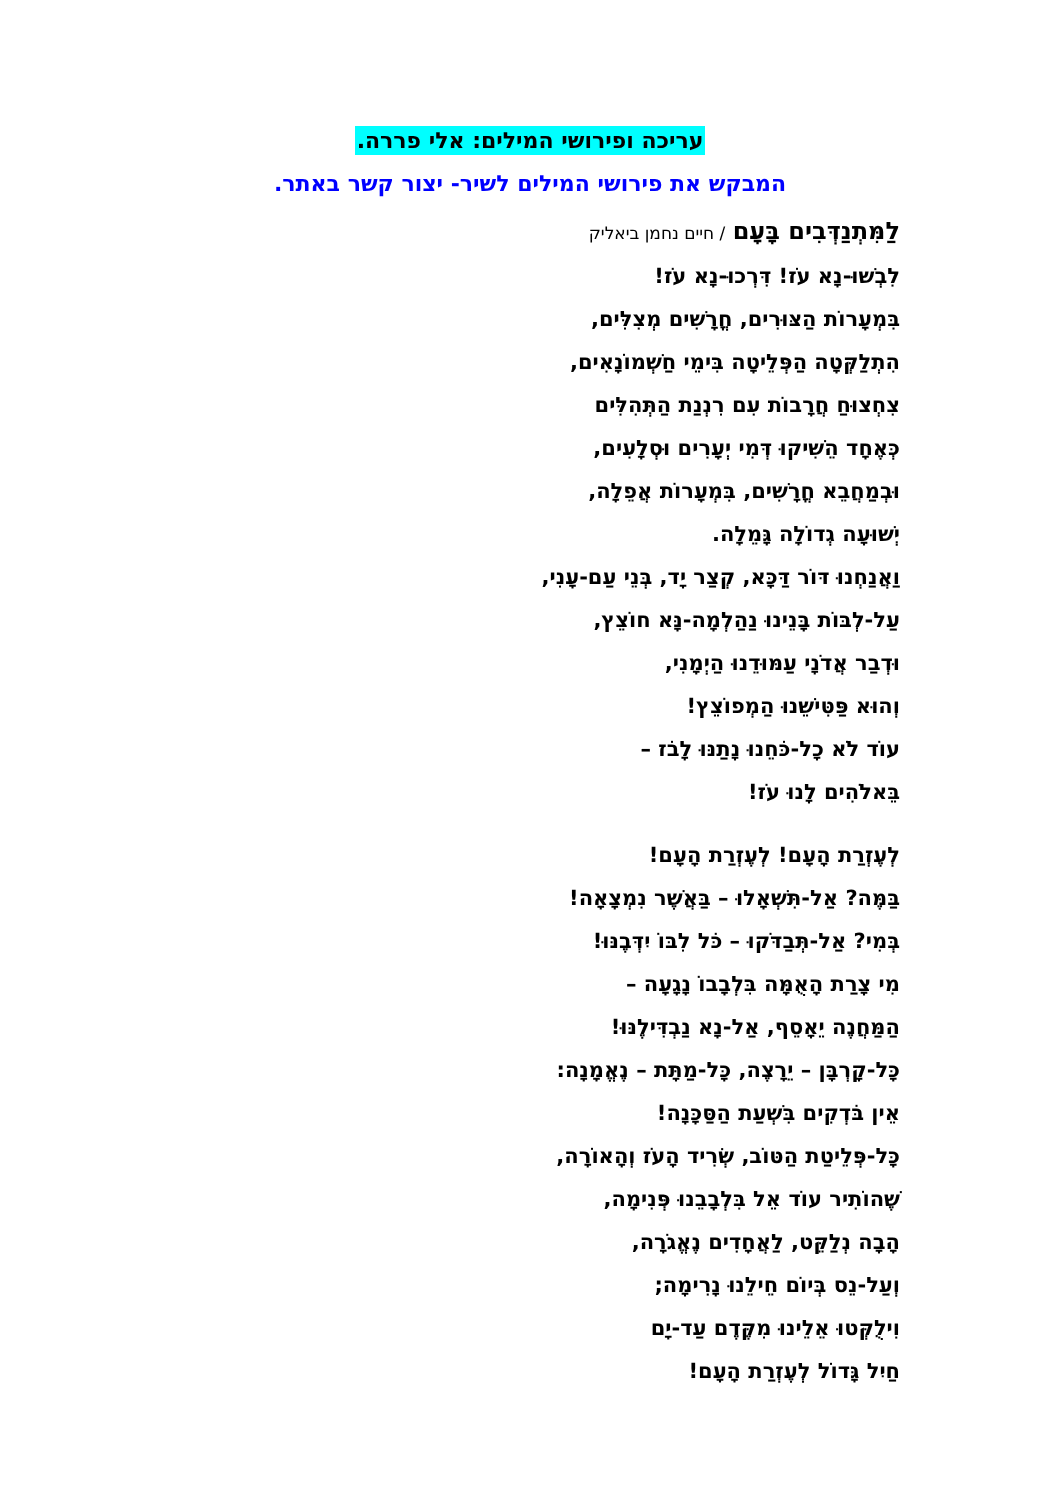עריכה ופירושי המילים: אלי פררה.
המבקש את פירושי המילים לשיר- יצור קשר באתר.
לַמִּתְנַדְּבִים בָּעָם / חיים נחמן ביאליק
לִבְשׁוּ-נָא עֹז! דִּרְכוּ-נָא עֹז!
בִּמְעָרוֹת הַצּוּרִים, חֳרָשִׁים מְצִלִּים,
הִתְלַקְּטָה הַפְּלֵיטָה בִּימֵי חַשְׁמוֹנָאִים,
צִחְצוּחַ חֲרָבוֹת עִם רִנְנַת הַתְּהִלִּים
כְּאֶחָד הֵשִׁיקוּ דְּמִי יְעָרִים וּסְלָעִים,
וּבְמַחֲבֵא חֳרָשִׁים, בִּמְעָרוֹת אֲפֵלָה,
יְשׁוּעָה גְדוֹלָה גָּמֵלָה.
וַאֲנַחְנוּ דּוֹר דַּכָּא, קְצַר יָד, בְּנֵי עַם-עָנִי,
עַל-לְבּוֹת בָּנֵינוּ נַהַלְמָה-נָּא חוֹצֵץ,
וּדְבַר אֲדֹנָי עַמּוּדֵנוּ הַיְמָנִי,
וְהוּא פַּטִּישֵׁנוּ הַמְפוֹצֵץ!
עוֹד לֹא כָל-כֹּחֵנוּ נָתַנּוּ לָבֹז –
בֵּאלֹהִים לָנוּ עֹז!
לְעֶזְרַת הָעָם! לְעֶזְרַת הָעָם!
בַּמֶּה? אַל-תִּשְׁאָלוּ – בַּאֲשֶׁר נִמְצָאָה!
בְּמִי? אַל-תְּבַדֹּקוּ – כֹּל לִבּוֹ יִדְּבֶנּוּ!
מִי צָרַת הָאֻמָּה בִּלְבָבוֹ נָגָעָה –
הַמַּחֲנֶה יֵאָסֵף, אַל-נָא נַבְדִּילֶנּוּ!
כָּל-קָרְבָּן – יֵרָצֶה, כָּל-מַתָּת – נֶאֱמָנָה:
אֵין בֹּדְקִים בִּשְׁעַת הַסַּכָּנָה!
כָּל-פְּלֵיטַת הַטּוֹב, שְׂרִיד הָעֹז וְהָאוֹרָה,
שֶׁהוֹתִיר עוֹד אֵל בִּלְבָבֵנוּ פְּנִימָה,
הָבָה נְלַקֵּט, לַאֲחָדִים נֶאֱגֹרָה,
וְעַל-נֵס בְּיוֹם חֵילֵנוּ נָרִימָה;
וִילֻקְּטוּ אֵלֵינוּ מִקֶּדֶם עַד-יָם
חַיִל גָּדוֹל לְעֶזְרַת הָעָם!